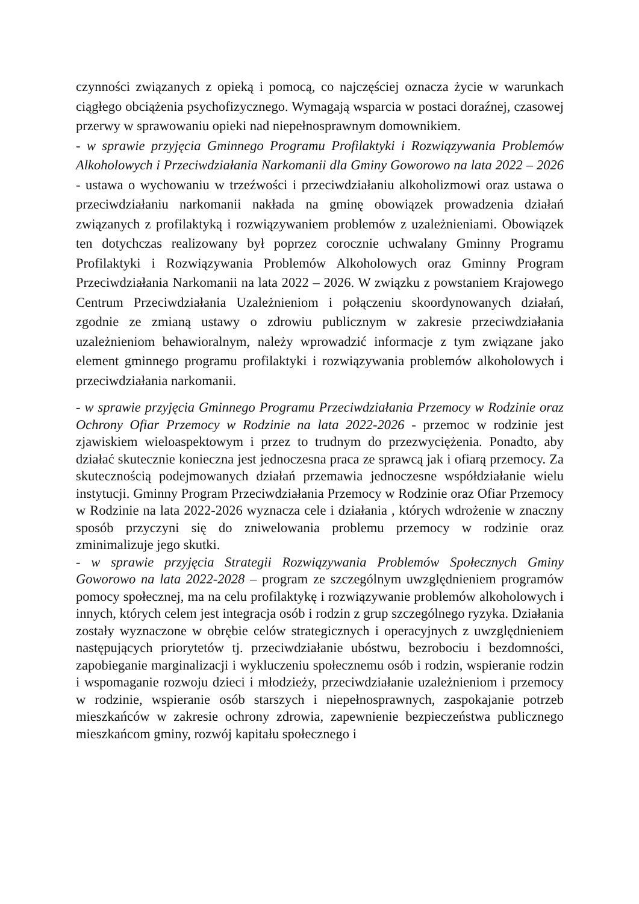czynności związanych z opieką i pomocą, co najczęściej oznacza życie w warunkach ciągłego obciążenia psychofizycznego. Wymagają wsparcia w postaci doraźnej, czasowej przerwy w sprawowaniu opieki nad niepełnosprawnym domownikiem.
- w sprawie przyjęcia Gminnego Programu Profilaktyki i Rozwiązywania Problemów Alkoholowych i Przeciwdziałania Narkomanii dla Gminy Goworowo na lata 2022 – 2026 - ustawa o wychowaniu w trzeźwości i przeciwdziałaniu alkoholizmowi oraz ustawa o przeciwdziałaniu narkomanii nakłada na gminę obowiązek prowadzenia działań związanych z profilaktyką i rozwiązywaniem problemów z uzależnieniami. Obowiązek ten dotychczas realizowany był poprzez corocznie uchwalany Gminny Programu Profilaktyki i Rozwiązywania Problemów Alkoholowych oraz Gminny Program Przeciwdziałania Narkomanii na lata 2022 – 2026. W związku z powstaniem Krajowego Centrum Przeciwdziałania Uzależnieniom i połączeniu skoordynowanych działań, zgodnie ze zmianą ustawy o zdrowiu publicznym w zakresie przeciwdziałania uzależnieniom behawioralnym, należy wprowadzić informacje z tym związane jako element gminnego programu profilaktyki i rozwiązywania problemów alkoholowych i przeciwdziałania narkomanii.
- w sprawie przyjęcia Gminnego Programu Przeciwdziałania Przemocy w Rodzinie oraz Ochrony Ofiar Przemocy w Rodzinie na lata 2022-2026 - przemoc w rodzinie jest zjawiskiem wieloaspektowym i przez to trudnym do przezwyciężenia. Ponadto, aby działać skutecznie konieczna jest jednoczesna praca ze sprawcą jak i ofiarą przemocy. Za skutecznością podejmowanych działań przemawia jednoczesne współdziałanie wielu instytucji. Gminny Program Przeciwdziałania Przemocy w Rodzinie oraz Ofiar Przemocy w Rodzinie na lata 2022-2026 wyznacza cele i działania , których wdrożenie w znaczny sposób przyczyni się do zniwelowania problemu przemocy w rodzinie oraz zminimalizuje jego skutki.
- w sprawie przyjęcia Strategii Rozwiązywania Problemów Społecznych Gminy Goworowo na lata 2022-2028 – program ze szczególnym uwzględnieniem programów pomocy społecznej, ma na celu profilaktykę i rozwiązywanie problemów alkoholowych i innych, których celem jest integracja osób i rodzin z grup szczególnego ryzyka. Działania zostały wyznaczone w obrębie celów strategicznych i operacyjnych z uwzględnieniem następujących priorytetów tj. przeciwdziałanie ubóstwu, bezrobociu i bezdomności, zapobieganie marginalizacji i wykluczeniu społecznemu osób i rodzin, wspieranie rodzin i wspomaganie rozwoju dzieci i młodzieży, przeciwdziałanie uzależnieniom i przemocy w rodzinie, wspieranie osób starszych i niepełnosprawnych, zaspokajanie potrzeb mieszkańców w zakresie ochrony zdrowia, zapewnienie bezpieczeństwa publicznego mieszkańcom gminy, rozwój kapitału społecznego i